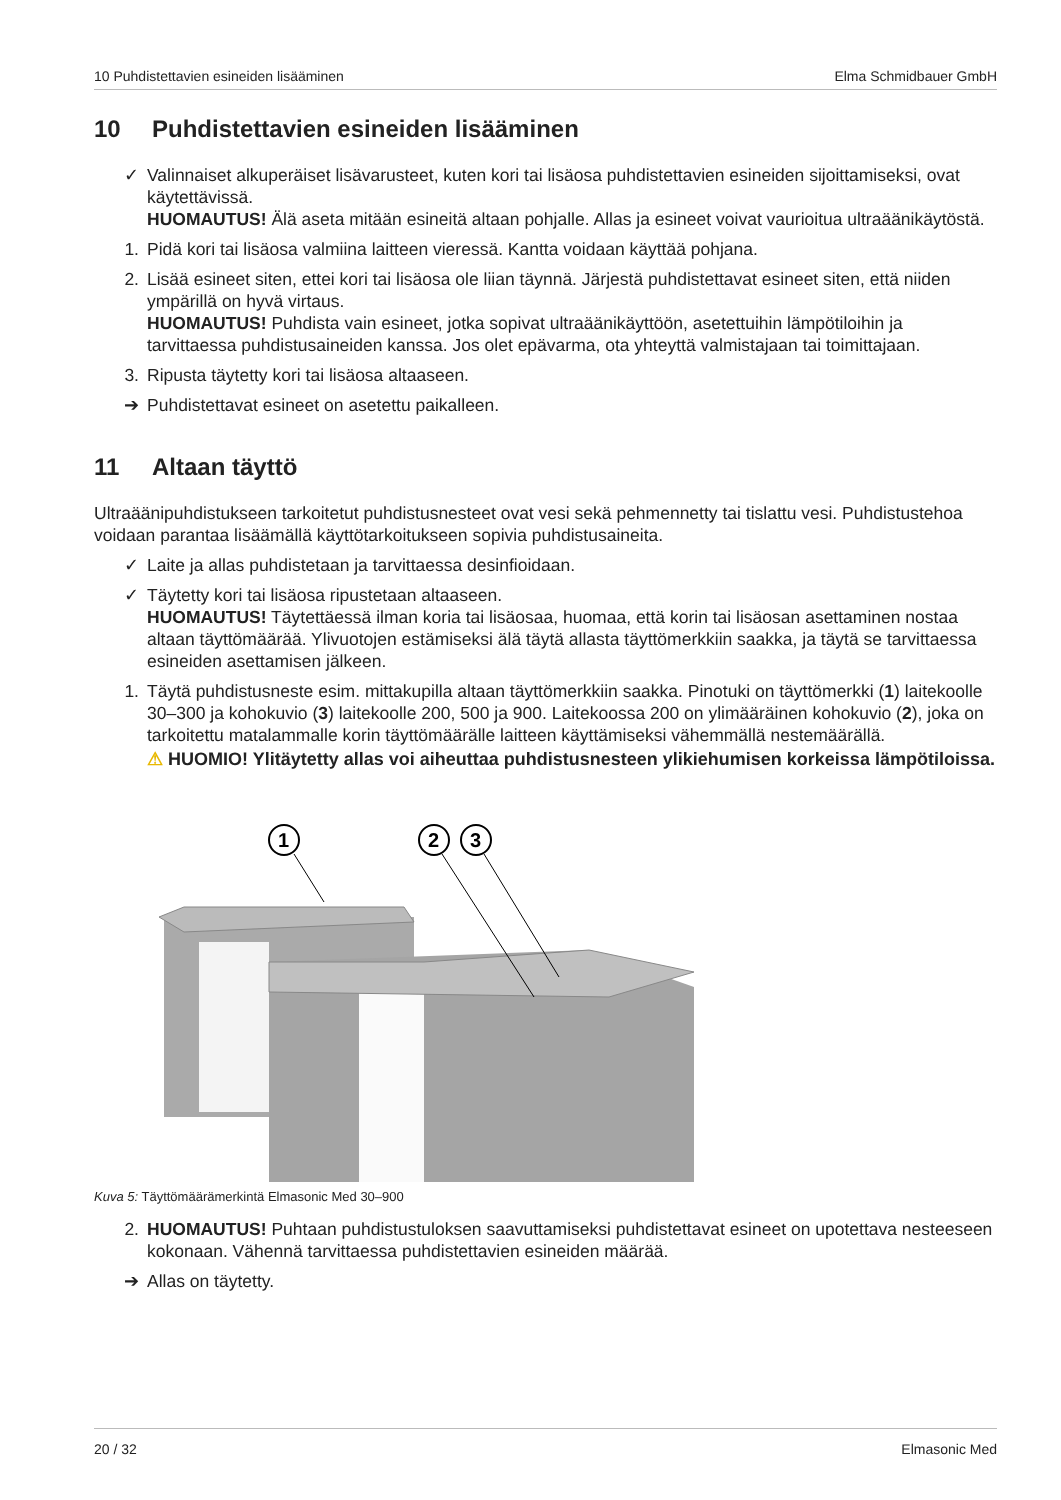10 Puhdistettavien esineiden lisääminen Elma Schmidbauer GmbH
10 Puhdistettavien esineiden lisääminen
✓ Valinnaiset alkuperäiset lisävarusteet, kuten kori tai lisäosa puhdistettavien esineiden sijoittamiseksi, ovat käytettävissä.
HUOMAUTUS! Älä aseta mitään esineitä altaan pohjalle. Allas ja esineet voivat vaurioitua ultraäänikäytöstä.
1. Pidä kori tai lisäosa valmiina laitteen vieressä. Kantta voidaan käyttää pohjana.
2. Lisää esineet siten, ettei kori tai lisäosa ole liian täynnä. Järjestä puhdistettavat esineet siten, että niiden ympärillä on hyvä virtaus.
HUOMAUTUS! Puhdista vain esineet, jotka sopivat ultraäänikäyttöön, asetettuihin lämpötiloihin ja tarvittaessa puhdistusaineiden kanssa. Jos olet epävarma, ota yhteyttä valmistajaan tai toimittajaan.
3. Ripusta täytetty kori tai lisäosa altaaseen.
➔ Puhdistettavat esineet on asetettu paikalleen.
11 Altaan täyttö
Ultraäänipuhdistukseen tarkoitetut puhdistusnesteet ovat vesi sekä pehmennetty tai tislattu vesi. Puhdistustehoa voidaan parantaa lisäämällä käyttötarkoitukseen sopivia puhdistusaineita.
✓ Laite ja allas puhdistetaan ja tarvittaessa desinfioidaan.
✓ Täytetty kori tai lisäosa ripustetaan altaaseen.
HUOMAUTUS! Täytettäessä ilman koria tai lisäosaa, huomaa, että korin tai lisäosan asettaminen nostaa altaan täyttömäärää. Ylivuotojen estämiseksi älä täytä allasta täyttömerkkiin saakka, ja täytä se tarvittaessa esineiden asettamisen jälkeen.
1. Täytä puhdistusneste esim. mittakupilla altaan täyttömerkkiin saakka. Pinotuki on täyttömerkki (1) laitekoolle 30–300 ja kohokuvio (3) laitekoolle 200, 500 ja 900. Laitekoossa 200 on ylimääräinen kohokuvio (2), joka on tarkoitettu matalammalle korin täyttömäärälle laitteen käyttämiseksi vähemmällä nestemäärällä.
⚠ HUOMIO! Ylitäytetty allas voi aiheuttaa puhdistusnesteen ylikiehumisen korkeissa lämpötiloissa.
1
2
3
Kuva 5: Täyttömäärämerkintä Elmasonic Med 30–900
2. HUOMAUTUS! Puhtaan puhdistustuloksen saavuttamiseksi puhdistettavat esineet on upotettava nesteeseen kokonaan. Vähennä tarvittaessa puhdistettavien esineiden määrää.
➔ Allas on täytetty.
20 / 32 Elmasonic Med